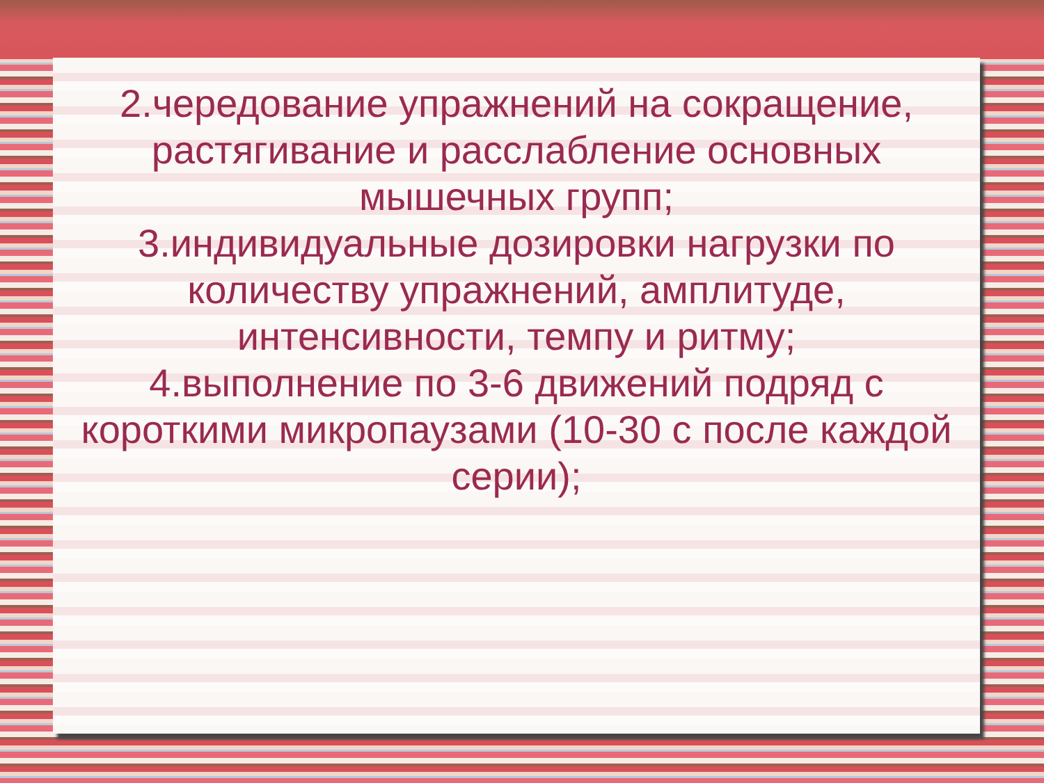2.чередование упражнений на сокращение, растягивание и расслабление основных мышечных групп;
3.индивидуальные дозировки нагрузки по количеству упражнений, амплитуде, интенсивности, темпу и ритму;
4.выполнение по 3-6 движений подряд с короткими микропаузами (10-30 с после каждой серии);